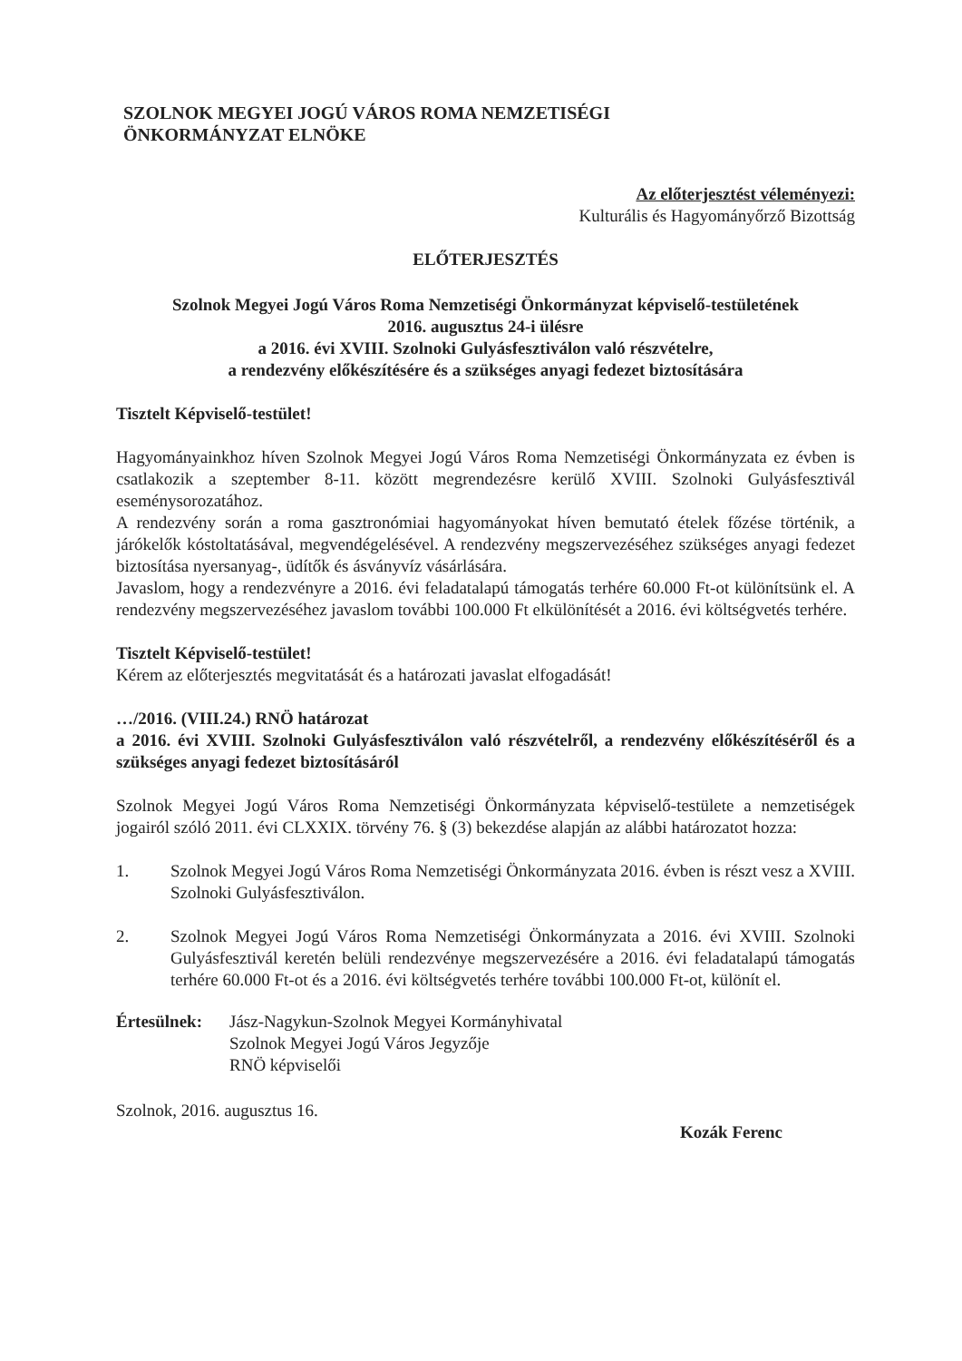SZOLNOK MEGYEI JOGÚ VÁROS ROMA NEMZETISÉGI
ÖNKORMÁNYZAT ELNÖKE
Az előterjesztést véleményezi:
Kulturális és Hagyományőrző Bizottság
ELŐTERJESZTÉS
Szolnok Megyei Jogú Város Roma Nemzetiségi Önkormányzat képviselő-testületének
2016. augusztus 24-i ülésre
a 2016. évi XVIII. Szolnoki Gulyásfesztiválon való részvételre,
a rendezvény előkészítésére és a szükséges anyagi fedezet biztosítására
Tisztelt Képviselő-testület!
Hagyományainkhoz híven Szolnok Megyei Jogú Város Roma Nemzetiségi Önkormányzata ez évben is csatlakozik a szeptember 8-11. között megrendezésre kerülő XVIII. Szolnoki Gulyásfesztivál eseménysorozatához.
A rendezvény során a roma gasztronómiai hagyományokat híven bemutató ételek főzése történik, a járókelők kóstoltatásával, megvendégelésével. A rendezvény megszervezéséhez szükséges anyagi fedezet biztosítása nyersanyag-, üdítők és ásványvíz vásárlására.
Javaslom, hogy a rendezvényre a 2016. évi feladatalapú támogatás terhére 60.000 Ft-ot különítsünk el. A rendezvény megszervezéséhez javaslom további 100.000 Ft elkülönítését a 2016. évi költségvetés terhére.
Tisztelt Képviselő-testület!
Kérem az előterjesztés megvitatását és a határozati javaslat elfogadását!
…/2016. (VIII.24.) RNÖ határozat
a 2016. évi XVIII. Szolnoki Gulyásfesztiválon való részvételről, a rendezvény előkészítéséről és a szükséges anyagi fedezet biztosításáról
Szolnok Megyei Jogú Város Roma Nemzetiségi Önkormányzata képviselő-testülete a nemzetiségek jogairól szóló 2011. évi CLXXIX. törvény 76. § (3) bekezdése alapján az alábbi határozatot hozza:
1. Szolnok Megyei Jogú Város Roma Nemzetiségi Önkormányzata 2016. évben is részt vesz a XVIII. Szolnoki Gulyásfesztiválon.
2. Szolnok Megyei Jogú Város Roma Nemzetiségi Önkormányzata a 2016. évi XVIII. Szolnoki Gulyásfesztivál keretén belüli rendezvénye megszervezésére a 2016. évi feladatalapú támogatás terhére 60.000 Ft-ot és a 2016. évi költségvetés terhére további 100.000 Ft-ot, különít el.
Értesülnek:
Jász-Nagykun-Szolnok Megyei Kormányhivatal
Szolnok Megyei Jogú Város Jegyzője
RNÖ képviselői
Szolnok, 2016. augusztus 16.
Kozák Ferenc